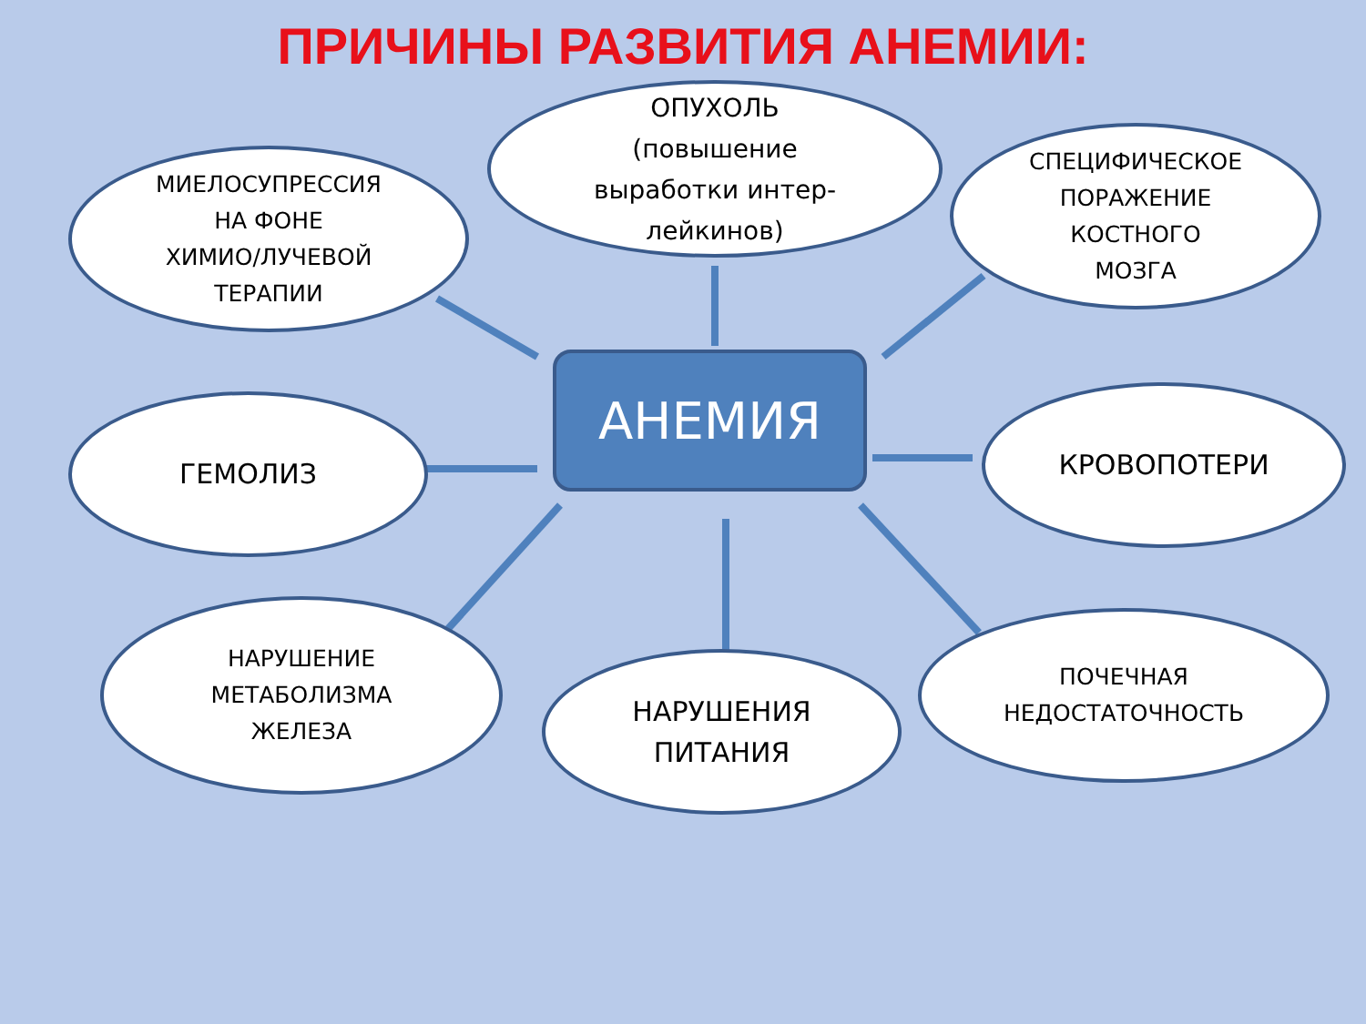ПРИЧИНЫ РАЗВИТИЯ АНЕМИИ:
МИЕЛОСУПРЕССИЯ
НА ФОНЕ
ХИМИО/ЛУЧЕВОЙ
ТЕРАПИИ
ОПУХОЛЬ
(повышение
выработки интер-
лейкинов)
СПЕЦИФИЧЕСКОЕ
ПОРАЖЕНИЕ
КОСТНОГО
МОЗГА
ГЕМОЛИЗ АНЕМИЯ КРОВОПОТЕРИ
НАРУШЕНИЕ
МЕТАБОЛИЗМА
ЖЕЛЕЗА
НАРУШЕНИЯ
ПИТАНИЯ
ПОЧЕЧНАЯ
НЕДОСТАТОЧНОСТЬ